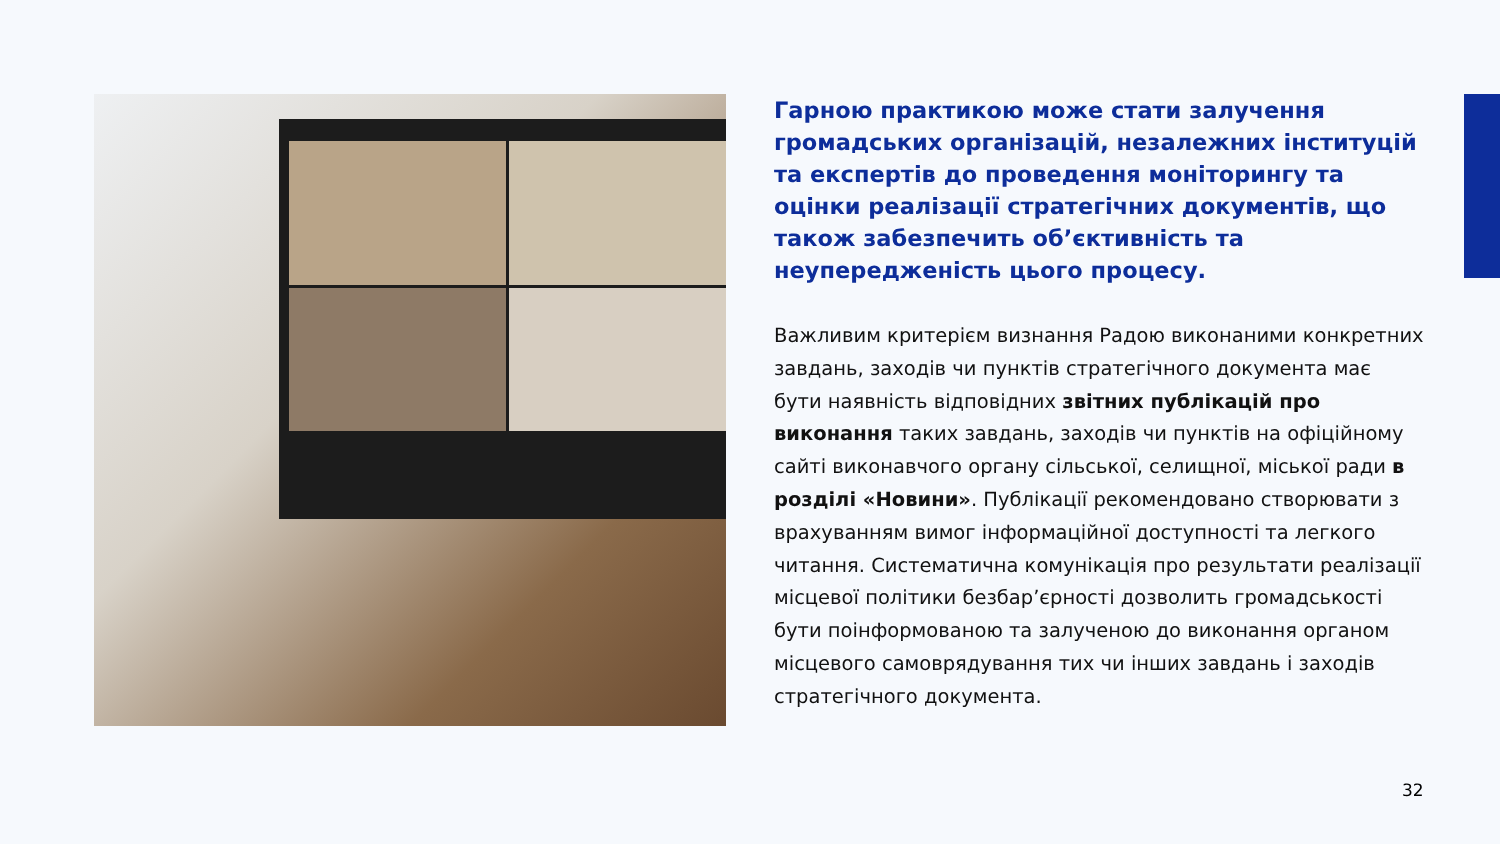Гарною практикою може стати залучення громадських організацій, незалежних інституцій та експертів до проведення моніторингу та оцінки реалізації стратегічних документів, що також забезпечить об’єктивність та неупередженість цього процесу.
Важливим критерієм визнання Радою виконаними конкретних завдань, заходів чи пунктів стратегічного документа має бути наявність відповідних звітних публікацій про виконання таких завдань, заходів чи пунктів на офіційному сайті виконавчого органу сільської, селищної, міської ради в розділі «Новини». Публікації рекомендовано створювати з врахуванням вимог інформаційної доступності та легкого читання. Систематична комунікація про результати реалізації місцевої політики безбар’єрності дозволить громадськості бути поінформованою та залученою до виконання органом місцевого самоврядування тих чи інших завдань і заходів стратегічного документа.
32